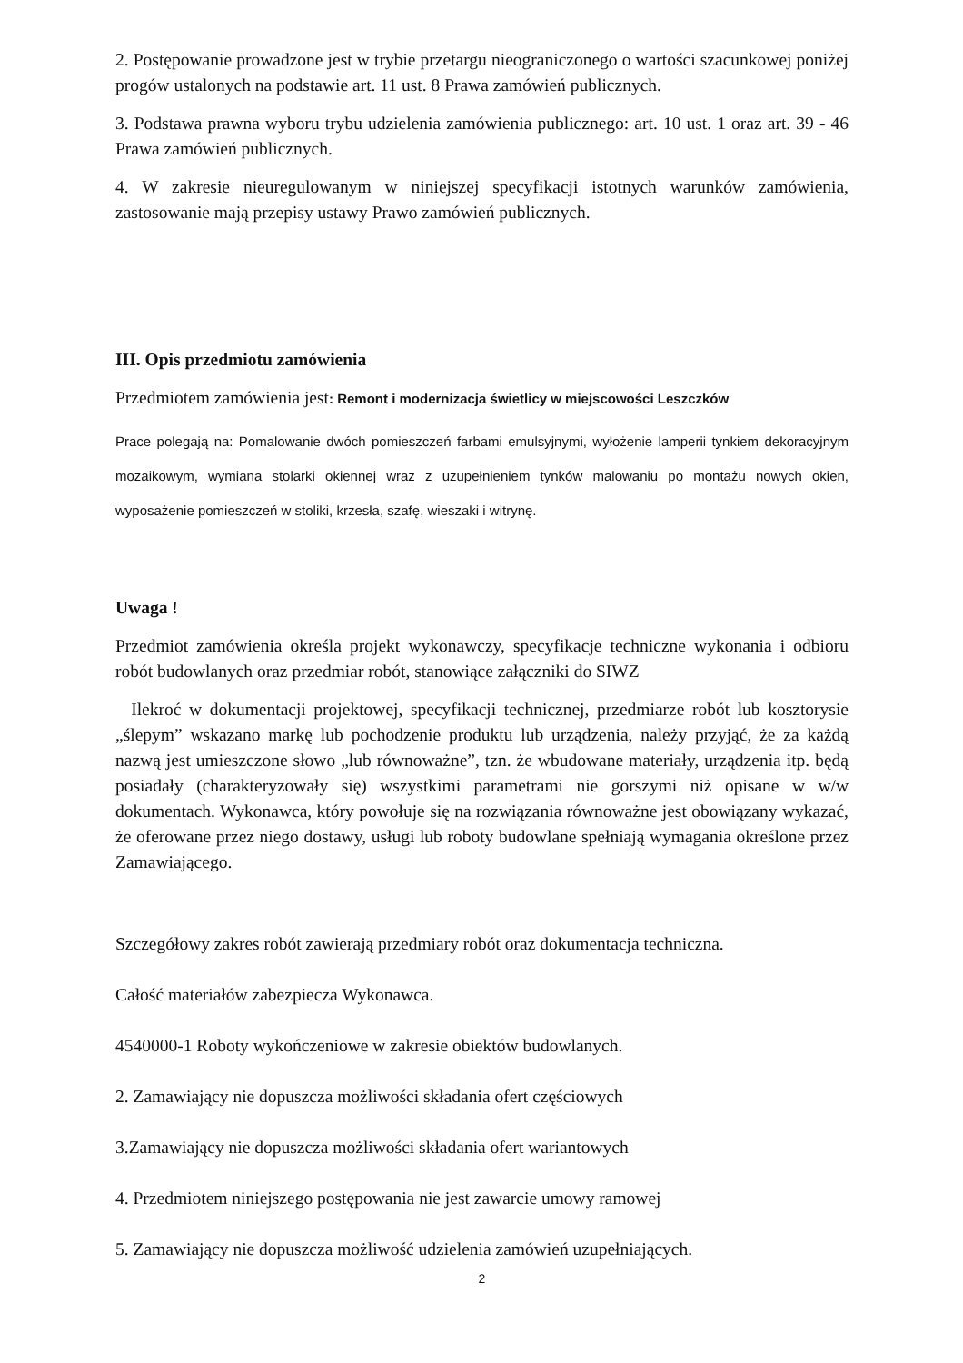2. Postępowanie prowadzone jest w trybie przetargu nieograniczonego o wartości szacunkowej poniżej progów ustalonych na podstawie art. 11 ust. 8 Prawa zamówień publicznych.
3. Podstawa prawna wyboru trybu udzielenia zamówienia publicznego: art. 10 ust. 1 oraz art. 39 - 46 Prawa zamówień publicznych.
4. W zakresie nieuregulowanym w niniejszej specyfikacji istotnych warunków zamówienia, zastosowanie mają przepisy ustawy Prawo zamówień publicznych.
III. Opis przedmiotu zamówienia
Przedmiotem zamówienia jest: Remont i modernizacja świetlicy w miejscowości Leszczków
Prace polegają na: Pomalowanie dwóch pomieszczeń farbami emulsyjnymi, wyłożenie lamperii tynkiem dekoracyjnym mozaikowym, wymiana stolarki okiennej wraz z uzupełnieniem tynków malowaniu po montażu nowych okien, wyposażenie pomieszczeń w stoliki, krzesła, szafę, wieszaki i witrynę.
Uwaga !
Przedmiot zamówienia określa projekt wykonawczy, specyfikacje techniczne wykonania i odbioru robót budowlanych oraz przedmiar robót, stanowiące załączniki do SIWZ
Ilekroć w dokumentacji projektowej, specyfikacji technicznej, przedmiarze robót lub kosztorysie „ślepym” wskazano markę lub pochodzenie produktu lub urządzenia, należy przyjąć, że za każdą nazwą jest umieszczone słowo „lub równoważne”, tzn. że wbudowane materiały, urządzenia itp. będą posiadały (charakteryzowały się) wszystkimi parametrami nie gorszymi niż opisane w w/w dokumentach. Wykonawca, który powołuje się na rozwiązania równoważne jest obowiązany wykazać, że oferowane przez niego dostawy, usługi lub roboty budowlane spełniają wymagania określone przez Zamawiającego.
Szczegółowy zakres robót zawierają przedmiary robót oraz dokumentacja techniczna.
Całość materiałów zabezpiecza Wykonawca.
4540000-1 Roboty wykończeniowe w zakresie obiektów budowlanych.
2. Zamawiający nie dopuszcza możliwości składania ofert częściowych
3.Zamawiający nie dopuszcza możliwości składania ofert wariantowych
4. Przedmiotem niniejszego postępowania nie jest zawarcie umowy ramowej
5. Zamawiający nie dopuszcza możliwość udzielenia zamówień uzupełniających.
2